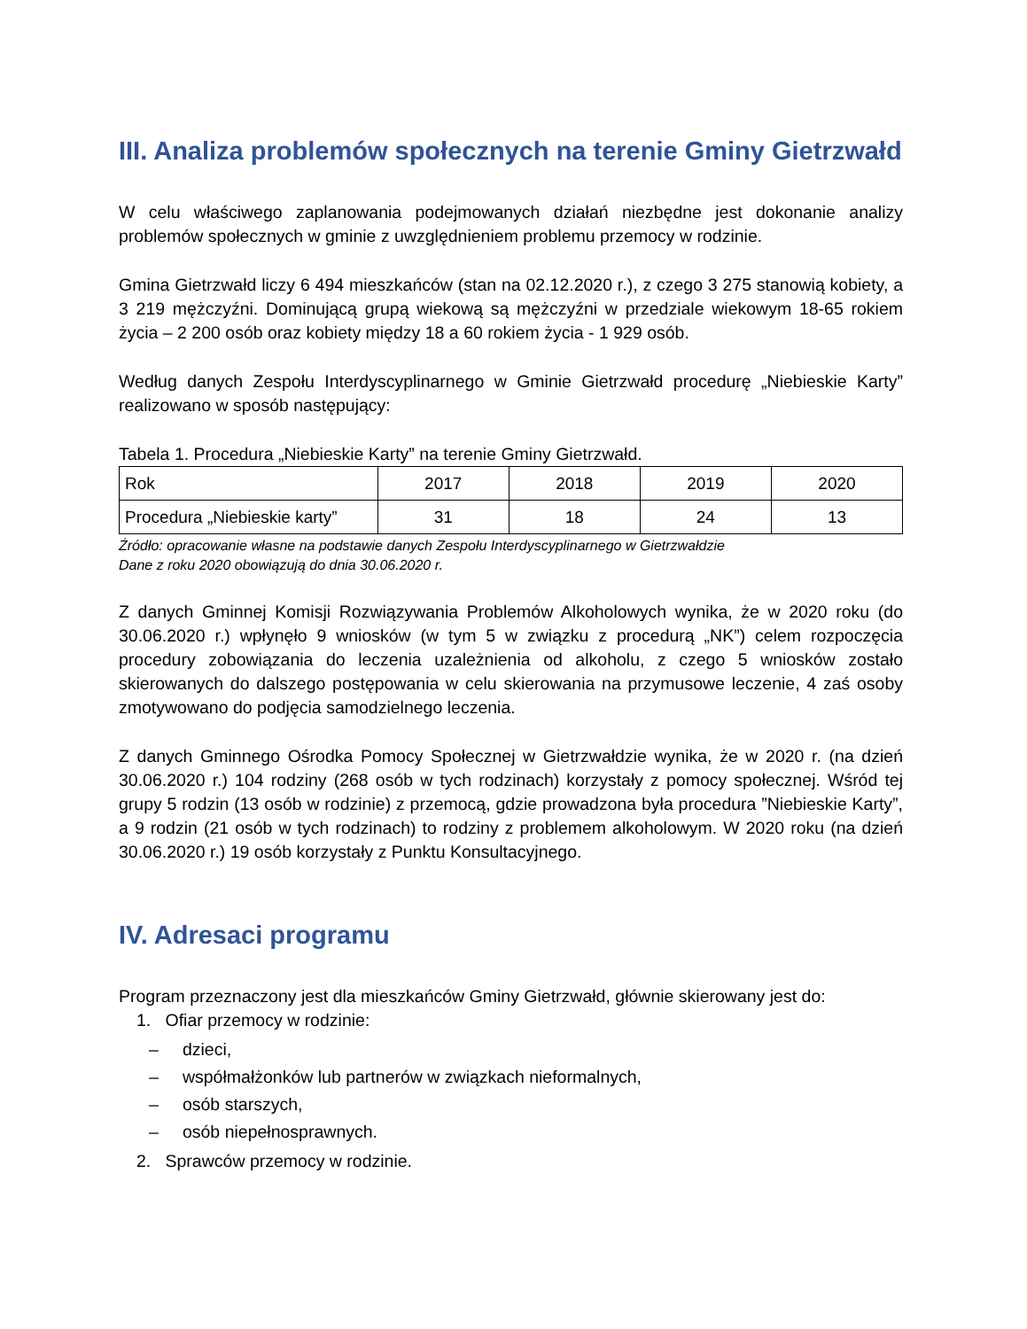III. Analiza problemów społecznych na terenie Gminy Gietrzwałd
W celu właściwego zaplanowania podejmowanych działań niezbędne jest dokonanie analizy problemów społecznych w gminie z uwzględnieniem problemu przemocy w rodzinie.
Gmina Gietrzwałd liczy 6 494 mieszkańców (stan na 02.12.2020 r.), z czego 3 275 stanowią kobiety, a 3 219 mężczyźni. Dominującą grupą wiekową są mężczyźni w przedziale wiekowym 18-65 rokiem życia – 2 200 osób oraz kobiety między 18 a 60 rokiem życia - 1 929 osób.
Według danych Zespołu Interdyscyplinarnego w Gminie Gietrzwałd procedurę „Niebieskie Karty” realizowano w sposób następujący:
Tabela 1. Procedura „Niebieskie Karty” na terenie Gminy Gietrzwałd.
| Rok | 2017 | 2018 | 2019 | 2020 |
| Procedura „Niebieskie karty” | 31 | 18 | 24 | 13 |
Źródło: opracowanie własne na podstawie danych Zespołu Interdyscyplinarnego w Gietrzwałdzie
Dane z roku 2020 obowiązują do dnia 30.06.2020 r.
Z danych Gminnej Komisji Rozwiązywania Problemów Alkoholowych wynika, że w 2020 roku (do 30.06.2020 r.) wpłynęło 9 wniosków (w tym 5 w związku z procedurą „NK”) celem rozpoczęcia procedury zobowiązania do leczenia uzależnienia od alkoholu, z czego 5 wniosków zostało skierowanych do dalszego postępowania w celu skierowania na przymusowe leczenie, 4 zaś osoby zmotywowano do podjęcia samodzielnego leczenia.
Z danych Gminnego Ośrodka Pomocy Społecznej w Gietrzwałdzie wynika, że w 2020 r. (na dzień 30.06.2020 r.) 104 rodziny (268 osób w tych rodzinach) korzystały z pomocy społecznej. Wśród tej grupy 5 rodzin (13 osób w rodzinie) z przemocą, gdzie prowadzona była procedura ”Niebieskie Karty”, a 9 rodzin (21 osób w tych rodzinach) to rodziny z problemem alkoholowym. W 2020 roku (na dzień 30.06.2020 r.) 19 osób korzystały z Punktu Konsultacyjnego.
IV. Adresaci programu
Program przeznaczony jest dla mieszkańców Gminy Gietrzwałd, głównie skierowany jest do:
1. Ofiar przemocy w rodzinie:
– dzieci,
– współmałżonków lub partnerów w związkach nieformalnych,
– osób starszych,
– osób niepełnosprawnych.
2. Sprawców przemocy w rodzinie.